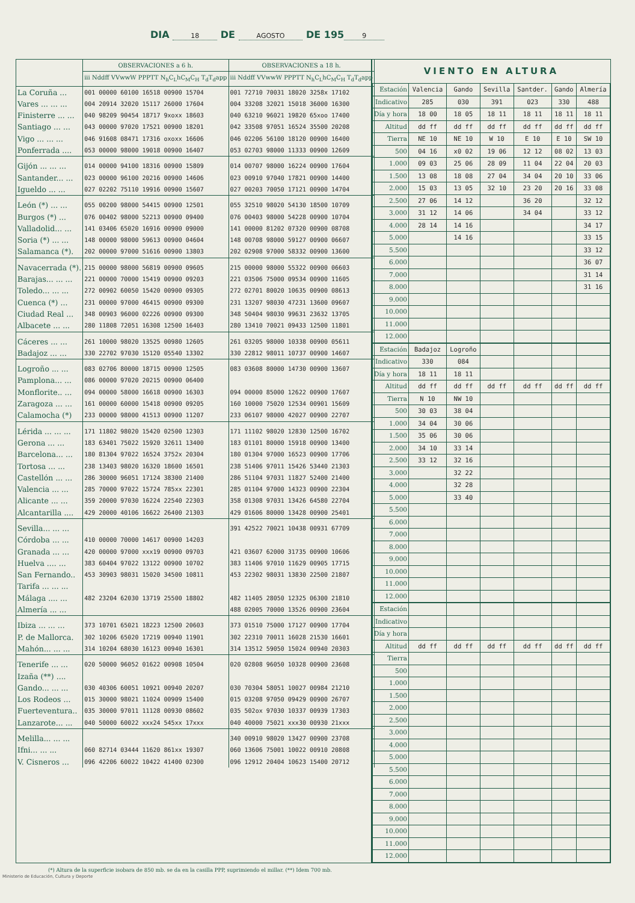DIA 18 DE AGOSTO DE 195 9
| | OBSERVACIONES a 6 h. | OBSERVACIONES a 18 h. |
| --- | --- | --- |
| | iii Nddff VVwwW PPPTT N<sub>h</sub>C<sub>L</sub>hC<sub>M</sub>C<sub>H</sub> T<sub>d</sub>T<sub>d</sub>app | iii Nddff VVwwW PPPTT N<sub>h</sub>C<sub>L</sub>hC<sub>M</sub>C<sub>H</sub> T<sub>d</sub>T<sub>d</sub>app |
| La Coruña ... | 001 00000 60100 16518 00900 15704 | 001 72710 70031 18020 3258x 17102 |
| Vares ... ... ... | 004 20914 32020 15117 26000 17604 | 004 33208 32021 15018 36000 16300 |
| Finisterre ... ... | 040 98209 90454 18717 9xoxx 18603 | 040 63210 96021 19820 65xoo 17400 |
| Santiago ... ... | 043 00000 97020 17521 00900 18201 | 042 33508 97051 16524 35500 20208 |
| Vigo ... ... ... | 046 91608 08471 17316 oxoxx 16606 | 046 02206 56100 18120 00900 16400 |
| Ponferrada .... | 053 00000 98000 19018 00900 16407 | 053 02703 98000 11333 00900 12609 |
| Gijón ... ... ... | 014 00000 94100 18316 00900 15809 | 014 00707 98000 16224 00900 17604 |
| Santander... ... | 023 00000 96100 20216 00900 14606 | 023 00910 97040 17821 00900 14400 |
| Igueldo ... ... | 027 02202 75110 19916 00900 15607 | 027 00203 70050 17121 00900 14704 |
| León (*) ... ... | 055 00200 98000 54415 00900 12501 | 055 32510 98020 54130 18500 10709 |
| Burgos (*) ... | 076 00402 98000 52213 00900 09400 | 076 00403 98000 54228 00900 10704 |
| Valladolid... ... | 141 03406 65020 16916 00900 09000 | 141 00000 81202 07320 00900 08708 |
| Soria (*) ... ... | 148 00000 98000 59613 00900 04604 | 148 00708 98000 59127 00900 06607 |
| Salamanca (*). | 202 00000 97000 51616 00900 13803 | 202 02908 97000 58332 00900 13600 |
| Navacerrada (*). | 215 00000 98000 56819 00900 09605 | 215 00000 98000 55322 00900 06603 |
| Barajas... ... ... | 221 00000 70000 15419 00900 09203 | 221 03506 75000 09534 00900 11605 |
| Toledo... ... ... | 272 00902 60050 15420 00900 09305 | 272 02701 80020 10635 00900 08613 |
| Cuenca (*) ... | 231 00000 97000 46415 00900 09300 | 231 13207 98030 47231 13600 09607 |
| Ciudad Real ... | 348 00903 96000 02226 00900 09300 | 348 50404 98030 99631 23632 13705 |
| Albacete ... ... | 280 11808 72051 16308 12500 16403 | 280 13410 70021 09433 12500 11801 |
| Cáceres ... ... | 261 10000 98020 13525 00980 12605 | 261 03205 98000 10338 00900 05611 |
| Badajoz ... ... | 330 22702 97030 15120 05540 13302 | 330 22812 98011 10737 00900 14607 |
| Logroño ... ... | 083 02706 80000 18715 00900 12505 | 083 03608 80000 14730 00900 13607 |
| Pamplona... ... | 086 00000 97020 20215 00900 06400 | |
| Monflorite.. ... | 094 00000 58000 16618 00900 16303 | 094 00000 85000 12622 00900 17607 |
| Zaragoza ... ... | 161 00000 60000 15418 00900 09205 | 160 10000 75020 12534 00901 15609 |
| Calamocha (*) | 233 00000 98000 41513 00900 11207 | 233 06107 98000 42027 00900 22707 |
| Lérida ... ... ... | 171 11802 98020 15420 02500 12303 | 171 11102 98020 12830 12500 16702 |
| Gerona ... ... | 183 63401 75022 15920 32611 13400 | 183 01101 80000 15918 00900 13400 |
| Barcelona... ... | 180 81304 97022 16524 3752x 20304 | 180 01304 97000 16523 00900 17706 |
| Tortosa ... ... | 238 13403 98020 16320 18600 16501 | 238 51406 97011 15426 53440 21303 |
| Castellón ... ... | 286 30000 96051 17124 38300 21400 | 286 51104 97031 11827 52400 21400 |
| Valencia ... ... | 285 70000 97022 15724 785xx 22301 | 285 01104 97000 14323 00900 22304 |
| Alicante ... ... | 359 20000 97030 16224 22540 22303 | 358 01308 97031 13426 64580 22704 |
| Alcantarilla .... | 429 20000 40106 16622 26400 21303 | 429 01606 80000 13428 00900 25401 |
| Sevilla... ... ... | | 391 42522 70021 10438 00931 67709 |
| Córdoba ... ... | 410 00000 70000 14617 00900 14203 | |
| Granada ... ... | 420 00000 97000 xxx19 00900 09703 | 421 03607 62000 31735 00900 10606 |
| Huelva .... ... | 383 60404 97022 13122 00900 10702 | 383 11406 97010 11629 00905 17715 |
| San Fernando.. | 453 30903 98031 15020 34500 10811 | 453 22302 98031 13830 22500 21807 |
| Tarifa ... ... ... | | |
| Málaga .... ... | 482 23204 62030 13719 25500 18802 | 482 11405 28050 12325 06300 21810 |
| Almería ... ... | | 488 02005 70000 13526 00900 23604 |
| Ibiza ... ... ... | 373 10701 65021 18223 12500 20603 | 373 01510 75000 17127 00900 17704 |
| P. de Mallorca. | 302 10206 65020 17219 00940 11901 | 302 22310 70011 16028 21530 16601 |
| Mahón... ... ... | 314 10204 68030 16123 00940 16301 | 314 13512 59050 15024 00940 20303 |
| Tenerife ... ... | 020 50000 96052 01622 00908 10504 | 020 02808 96050 10328 00900 23608 |
| Izaña (**) .... | | |
| Gando... ... ... | 030 40306 60051 10921 00940 20207 | 030 70304 58051 10027 00984 21210 |
| Los Rodeos ... | 015 30000 98021 11024 00909 15400 | 015 03208 97050 09429 00900 26707 |
| Fuerteventura.. | 035 30000 97011 11128 00930 08602 | 035 502ox 97030 10337 00939 17303 |
| Lanzarote... ... | 040 50000 60022 xxx24 545xx 17xxx | 040 40000 75021 xxx30 00930 21xxx |
| Melilla... ... ... | | 340 00910 98020 13427 00900 23708 |
| Ifni... ... ... | 060 82714 03444 11620 861xx 19307 | 060 13606 75001 10022 00910 20808 |
| V. Cisneros ... | 096 42206 60022 10422 41400 02300 | 096 12912 20404 10623 15400 20712 |
| VIENTO EN ALTURA | | | | | | |
| --- | --- | --- | --- | --- | --- | --- |
| Estación | Valencia | Gando | Sevilla | Santder. | Gando | Almería |
| Indicativo | 285 | 030 | 391 | 023 | 330 | 488 |
| Día y hora | 18 00 | 18 05 | 18 11 | 18 11 | 18 11 | 18 11 |
| Altitud | dd ff | dd ff | dd ff | dd ff | dd ff | dd ff |
| Tierra | NE 10 | NE 10 | W 10 | E 10 | E 10 | SW 10 |
| 500 | 04 16 | x0 02 | 19 06 | 12 12 | 08 02 | 13 03 |
| 1.000 | 09 03 | 25 06 | 28 09 | 11 04 | 22 04 | 20 03 |
| 1.500 | 13 08 | 18 08 | 27 04 | 34 04 | 20 10 | 33 06 |
| 2.000 | 15 03 | 13 05 | 32 10 | 23 20 | 20 16 | 33 08 |
| 2.500 | 27 06 | 14 12 | | 36 20 | | 32 12 |
| 3.000 | 31 12 | 14 06 | | 34 04 | | 33 12 |
| 4.000 | 28 14 | 14 16 | | | | 34 17 |
| 5.000 | | 14 16 | | | | 33 15 |
| 5.500 | | | | | | 33 12 |
| 6.000 | | | | | | 36 07 |
| 7.000 | | | | | | 31 14 |
| 8.000 | | | | | | 31 16 |
| 9.000 | | | | | | |
| 10.000 | | | | | | |
| 11.000 | | | | | | |
| 12.000 | | | | | | |
| Estación | Badajoz | Logroño | | | | |
| Indicativo | 330 | 084 | | | | |
| Día y hora | 18 11 | 18 11 | | | | |
| Altitud | dd ff | dd ff | dd ff | dd ff | dd ff | dd ff |
| Tierra | N 10 | NW 10 | | | | |
| 500 | 30 03 | 38 04 | | | | |
| 1.000 | 34 04 | 30 06 | | | | |
| 1.500 | 35 06 | 30 06 | | | | |
| 2.000 | 34 10 | 33 14 | | | | |
| 2.500 | 33 12 | 32 16 | | | | |
| 3.000 | | 32 22 | | | | |
| 4.000 | | 32 28 | | | | |
| 5.000 | | 33 40 | | | | |
| 5.500 | | | | | | |
| 6.000 | | | | | | |
| 7.000 | | | | | | |
| 8.000 | | | | | | |
| 9.000 | | | | | | |
| 10.000 | | | | | | |
| 11.000 | | | | | | |
| 12.000 | | | | | | |
| Estación | | | | | | |
| Indicativo | | | | | | |
| Día y hora | | | | | | |
| Altitud | dd ff | dd ff | dd ff | dd ff | dd ff | dd ff |
| Tierra | | | | | | |
| 500 | | | | | | |
| 1.000 | | | | | | |
| 1.500 | | | | | | |
| 2.000 | | | | | | |
| 2.500 | | | | | | |
| 3.000 | | | | | | |
| 4.000 | | | | | | |
| 5.000 | | | | | | |
| 5.500 | | | | | | |
| 6.000 | | | | | | |
| 7.000 | | | | | | |
| 8.000 | | | | | | |
| 9.000 | | | | | | |
| 10.000 | | | | | | |
| 11.000 | | | | | | |
| 12.000 | | | | | | |
(*) Altura de la superficie isobara de 850 mb. se da en la casilla PPP, suprimiendo el millar. (**) Idem 700 mb.
Ministerio de Educación, Cultura y Deporte